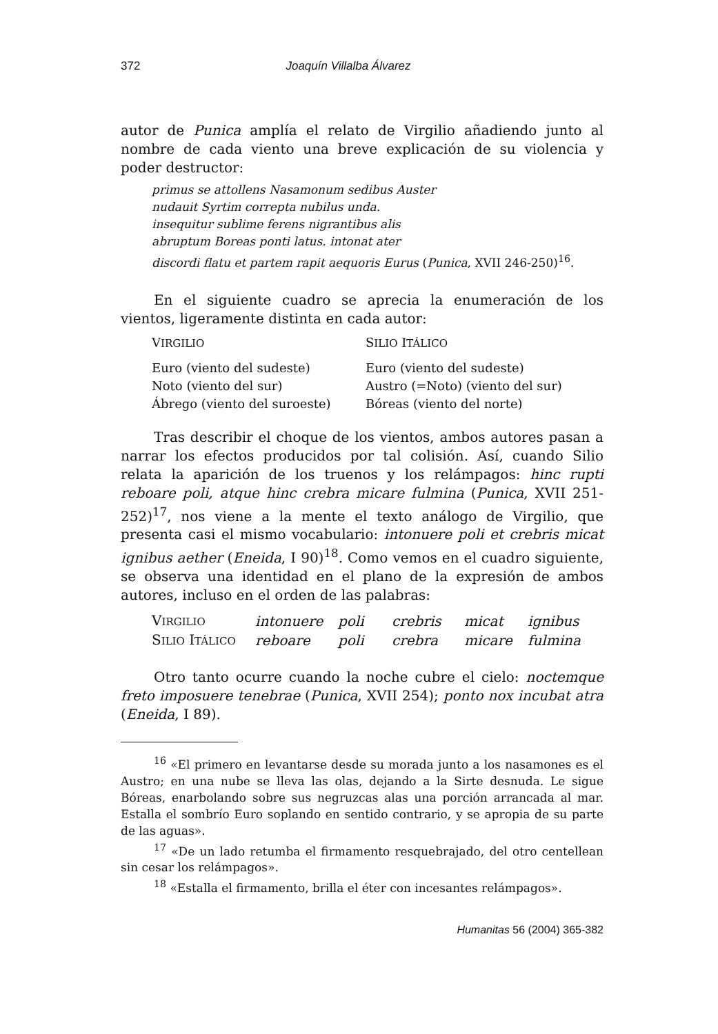372 Joaquín Villalba Álvarez
autor de Punica amplía el relato de Virgilio añadiendo junto al nombre de cada viento una breve explicación de su violencia y poder destructor:
primus se attollens Nasamonum sedibus Auster
nudauit Syrtim correpta nubilus unda.
insequitur sublime ferens nigrantibus alis
abruptum Boreas ponti latus. intonat ater
discordi flatu et partem rapit aequoris Eurus (Punica, XVII 246-250)<sup>16</sup>.
En el siguiente cuadro se aprecia la enumeración de los vientos, ligeramente distinta en cada autor:
| V IRGILIO | S ILIO I TÁLICO |
| --- | --- |
| Euro (viento del sudeste) | Euro (viento del sudeste) |
| Noto (viento del sur) | Austro (=Noto) (viento del sur) |
| Ábrego (viento del suroeste) | Bóreas (viento del norte) |
Tras describir el choque de los vientos, ambos autores pasan a narrar los efectos producidos por tal colisión. Así, cuando Silio relata la aparición de los truenos y los relámpagos: hinc rupti reboare poli, atque hinc crebra micare fulmina (Punica, XVII 251-252)<sup>17</sup>, nos viene a la mente el texto análogo de Virgilio, que presenta casi el mismo vocabulario: intonuere poli et crebris micat ignibus aether (Eneida, I 90)<sup>18</sup>. Como vemos en el cuadro siguiente, se observa una identidad en el plano de la expresión de ambos autores, incluso en el orden de las palabras:
| V IRGILIO | intonuere | poli | crebris | micat | ignibus |
| S ILIO I TÁLICO | reboare | poli | crebra | micare | fulmina |
Otro tanto ocurre cuando la noche cubre el cielo: noctemque freto imposuere tenebrae (Punica, XVII 254); ponto nox incubat atra (Eneida, I 89).
<sup>16</sup> «El primero en levantarse desde su morada junto a los nasamones es el Austro; en una nube se lleva las olas, dejando a la Sirte desnuda. Le sigue Bóreas, enarbolando sobre sus negruzcas alas una porción arrancada al mar. Estalla el sombrío Euro soplando en sentido contrario, y se apropia de su parte de las aguas».
<sup>17</sup> «De un lado retumba el firmamento resquebrajado, del otro centellean sin cesar los relámpagos».
<sup>18</sup> «Estalla el firmamento, brilla el éter con incesantes relámpagos».
Humanitas 56 (2004) 365-382